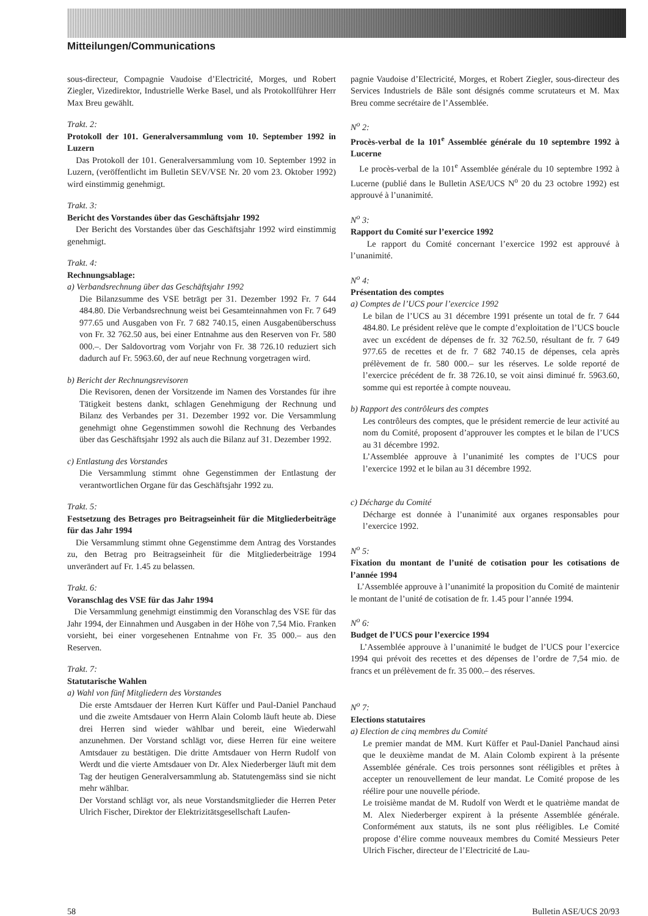Mitteilungen/Communications
sous-directeur, Compagnie Vaudoise d’Electricité, Morges, und Robert Ziegler, Vizedirektor, Industrielle Werke Basel, und als Protokollführer Herr Max Breu gewählt.
Trakt. 2:
Protokoll der 101. Generalversammlung vom 10. September 1992 in Luzern
Das Protokoll der 101. Generalversammlung vom 10. September 1992 in Luzern, (veröffentlicht im Bulletin SEV/VSE Nr. 20 vom 23. Oktober 1992) wird einstimmig genehmigt.
Trakt. 3:
Bericht des Vorstandes über das Geschäftsjahr 1992
Der Bericht des Vorstandes über das Geschäftsjahr 1992 wird einstimmig genehmigt.
Trakt. 4:
Rechnungsablage:
a) Verbandsrechnung über das Geschäftsjahr 1992
Die Bilanzsumme des VSE beträgt per 31. Dezember 1992 Fr. 7 644 484.80. Die Verbandsrechnung weist bei Gesamteinnahmen von Fr. 7 649 977.65 und Ausgaben von Fr. 7 682 740.15, einen Ausgabenüberschuss von Fr. 32 762.50 aus, bei einer Entnahme aus den Reserven von Fr. 580 000.–. Der Saldovortrag vom Vorjahr von Fr. 38 726.10 reduziert sich dadurch auf Fr. 5963.60, der auf neue Rechnung vorgetragen wird.
b) Bericht der Rechnungsrevisoren
Die Revisoren, denen der Vorsitzende im Namen des Vorstandes für ihre Tätigkeit bestens dankt, schlagen Genehmigung der Rechnung und Bilanz des Verbandes per 31. Dezember 1992 vor. Die Versammlung genehmigt ohne Gegenstimmen sowohl die Rechnung des Verbandes über das Geschäftsjahr 1992 als auch die Bilanz auf 31. Dezember 1992.
c) Entlastung des Vorstandes
Die Versammlung stimmt ohne Gegenstimmen der Entlastung der verantwortlichen Organe für das Geschäftsjahr 1992 zu.
Trakt. 5:
Festsetzung des Betrages pro Beitragseinheit für die Mitgliederbeiträge für das Jahr 1994
Die Versammlung stimmt ohne Gegenstimme dem Antrag des Vorstandes zu, den Betrag pro Beitragseinheit für die Mitgliederbeiträge 1994 unverändert auf Fr. 1.45 zu belassen.
Trakt. 6:
Voranschlag des VSE für das Jahr 1994
Die Versammlung genehmigt einstimmig den Voranschlag des VSE für das Jahr 1994, der Einnahmen und Ausgaben in der Höhe von 7,54 Mio. Franken vorsieht, bei einer vorgesehenen Entnahme von Fr. 35 000.– aus den Reserven.
Trakt. 7:
Statutarische Wahlen
a) Wahl von fünf Mitgliedern des Vorstandes
Die erste Amtsdauer der Herren Kurt Küffer und Paul-Daniel Panchaud und die zweite Amtsdauer von Herrn Alain Colomb läuft heute ab. Diese drei Herren sind wieder wählbar und bereit, eine Wiederwahl anzunehmen. Der Vorstand schlägt vor, diese Herren für eine weitere Amtsdauer zu bestätigen. Die dritte Amtsdauer von Herrn Rudolf von Werdt und die vierte Amtsdauer von Dr. Alex Niederberger läuft mit dem Tag der heutigen Generalversammlung ab. Statutengemäss sind sie nicht mehr wählbar.
Der Vorstand schlägt vor, als neue Vorstandsmitglieder die Herren Peter Ulrich Fischer, Direktor der Elektrizitätsgesellschaft Laufen-
pagnie Vaudoise d’Electricité, Morges, et Robert Ziegler, sous-directeur des Services Industriels de Bâle sont désignés comme scrutateurs et M. Max Breu comme secrétaire de l’Assemblée.
N<sup>o</sup> 2:
Procès-verbal de la 101<sup>e</sup> Assemblée générale du 10 septembre 1992 à Lucerne
Le procès-verbal de la 101<sup>e</sup> Assemblée générale du 10 septembre 1992 à Lucerne (publié dans le Bulletin ASE/UCS N<sup>o</sup> 20 du 23 octobre 1992) est approuvé à l’unanimité.
N<sup>o</sup> 3:
Rapport du Comité sur l’exercice 1992
Le rapport du Comité concernant l’exercice 1992 est approuvé à l’unanimité.
N<sup>o</sup> 4:
Présentation des comptes
a) Comptes de l’UCS pour l’exercice 1992
Le bilan de l’UCS au 31 décembre 1991 présente un total de fr. 7 644 484.80. Le président relève que le compte d’exploitation de l’UCS boucle avec un excédent de dépenses de fr. 32 762.50, résultant de fr. 7 649 977.65 de recettes et de fr. 7 682 740.15 de dépenses, cela après prélèvement de fr. 580 000.– sur les réserves. Le solde reporté de l’exercice précédent de fr. 38 726.10, se voit ainsi diminué fr. 5963.60, somme qui est reportée à compte nouveau.
b) Rapport des contrôleurs des comptes
Les contrôleurs des comptes, que le président remercie de leur activité au nom du Comité, proposent d’approuver les comptes et le bilan de l’UCS au 31 décembre 1992.
L’Assemblée approuve à l’unanimité les comptes de l’UCS pour l’exercice 1992 et le bilan au 31 décembre 1992.
c) Décharge du Comité
Décharge est donnée à l’unanimité aux organes responsables pour l’exercice 1992.
N<sup>o</sup> 5:
Fixation du montant de l’unité de cotisation pour les cotisations de l’année 1994
L’Assemblée approuve à l’unanimité la proposition du Comité de maintenir le montant de l’unité de cotisation de fr. 1.45 pour l’année 1994.
N<sup>o</sup> 6:
Budget de l’UCS pour l’exercice 1994
L’Assemblée approuve à l’unanimité le budget de l’UCS pour l’exercice 1994 qui prévoit des recettes et des dépenses de l’ordre de 7,54 mio. de francs et un prélèvement de fr. 35 000.– des réserves.
N<sup>o</sup> 7:
Elections statutaires
a) Election de cinq membres du Comité
Le premier mandat de MM. Kurt Küffer et Paul-Daniel Panchaud ainsi que le deuxième mandat de M. Alain Colomb expirent à la présente Assemblée générale. Ces trois personnes sont rééligibles et prêtes à accepter un renouvellement de leur mandat. Le Comité propose de les réélire pour une nouvelle période.
Le troisième mandat de M. Rudolf von Werdt et le quatrième mandat de M. Alex Niederberger expirent à la présente Assemblée générale. Conformément aux statuts, ils ne sont plus rééligibles. Le Comité propose d’élire comme nouveaux membres du Comité Messieurs Peter Ulrich Fischer, directeur de l’Electricité de Lau-
58 Bulletin ASE/UCS 20/93